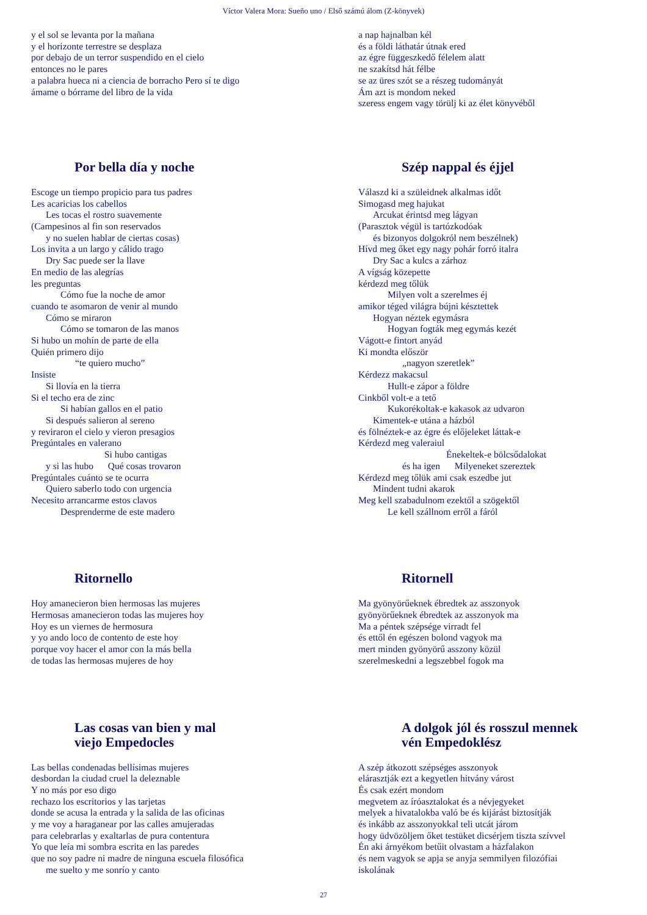Víctor Valera Mora: Sueño uno / Első számú álom (Z-könyvek)
y el sol se levanta por la mañana
y el horizonte terrestre se desplaza
por debajo de un terror suspendido en el cielo
entonces no le pares
a palabra hueca ni a ciencia de borracho Pero sí te digo
ámame o bórrame del libro de la vida
a nap hajnalban kél
és a földi láthatár útnak ered
az égre függeszkedő félelem alatt
ne szakítsd hát félbe
se az üres szót se a részeg tudományát
Ám azt is mondom neked
szeress engem vagy törülj ki az élet könyvéből
Por bella día y noche
Escoge un tiempo propicio para tus padres
Les acaricias los cabellos
Les tocas el rostro suavemente
(Campesinos al fin son reservados
y no suelen hablar de ciertas cosas)
Los invita a un largo y cálido trago
Dry Sac puede ser la llave
En medio de las alegrías
les preguntas
Cómo fue la noche de amor
cuando te asomaron de venir al mundo
Cómo se miraron
Cómo se tomaron de las manos
Si hubo un mohín de parte de ella
Quién primero dijo
“te quiero mucho”
Insiste
Si llovía en la tierra
Si el techo era de zinc
Si habían gallos en el patio
Si después salieron al sereno
y reviraron el cielo y vieron presagios
Pregúntales en valerano
Si hubo cantigas
y si las hubo Qué cosas trovaron
Pregúntales cuánto se te ocurra
Quiero saberlo todo con urgencia
Necesito arrancarme estos clavos
Desprenderme de este madero
Szép nappal és éjjel
Válaszd ki a szüleidnek alkalmas időt
Simogasd meg hajukat
Arcukat érintsd meg lágyan
(Parasztok végül is tartózkodóak
és bizonyos dolgokról nem beszélnek)
Hívd meg őket egy nagy pohár forró italra
Dry Sac a kulcs a zárhoz
A vígság közepette
kérdezd meg tőlük
Milyen volt a szerelmes éj
amikor téged világra bújni késztettek
Hogyan néztek egymásra
Hogyan fogták meg egymás kezét
Vágott-e fintort anyád
Ki mondta először
„nagyon szeretlek”
Kérdezz makacsul
Hullt-e zápor a földre
Cinkből volt-e a tető
Kukorékoltak-e kakasok az udvaron
Kimentek-e utána a házból
és fölnéztek-e az égre és előjeleket láttak-e
Kérdezd meg valeraiul
Énekeltek-e bölcsődalokat
és ha igen Milyeneket szereztek
Kérdezd meg tőlük ami csak eszedbe jut
Mindent tudni akarok
Meg kell szabadulnom ezektől a szögektől
Le kell szállnom erről a fáról
Ritornello
Hoy amanecieron bien hermosas las mujeres
Hermosas amanecieron todas las mujeres hoy
Hoy es un viernes de hermosura
y yo ando loco de contento de este hoy
porque voy hacer el amor con la más bella
de todas las hermosas mujeres de hoy
Ritornell
Ma gyönyörűeknek ébredtek az asszonyok
gyönyörűeknek ébredtek az asszonyok ma
Ma a péntek szépsége virradt fel
és ettől én egészen bolond vagyok ma
mert minden gyönyörű asszony közül
szerelmeskedni a legszebbel fogok ma
Las cosas van bien y mal
viejo Empedocles
Las bellas condenadas bellísimas mujeres
desbordan la ciudad cruel la deleznable
Y no más por eso digo
rechazo los escritorios y las tarjetas
donde se acusa la entrada y la salida de las oficinas
y me voy a haraganear por las calles amujeradas
para celebrarlas y exaltarlas de pura contentura
Yo que leía mi sombra escrita en las paredes
que no soy padre ni madre de ninguna escuela filosófica
me suelto y me sonrío y canto
A dolgok jól és rosszul mennek
vén Empedoklész
A szép átkozott szépséges asszonyok
elárasztják ezt a kegyetlen hitvány várost
És csak ezért mondom
megvetem az íróasztalokat és a névjegyeket
melyek a hivatalokba való be és kijárást biztosítják
és inkább az asszonyokkal teli utcát járom
hogy üdvözöljem őket testüket dicsérjem tiszta szívvel
Én aki árnyékom betűit olvastam a házfalakon
és nem vagyok se apja se anyja semmilyen filozófiai
iskolának
27